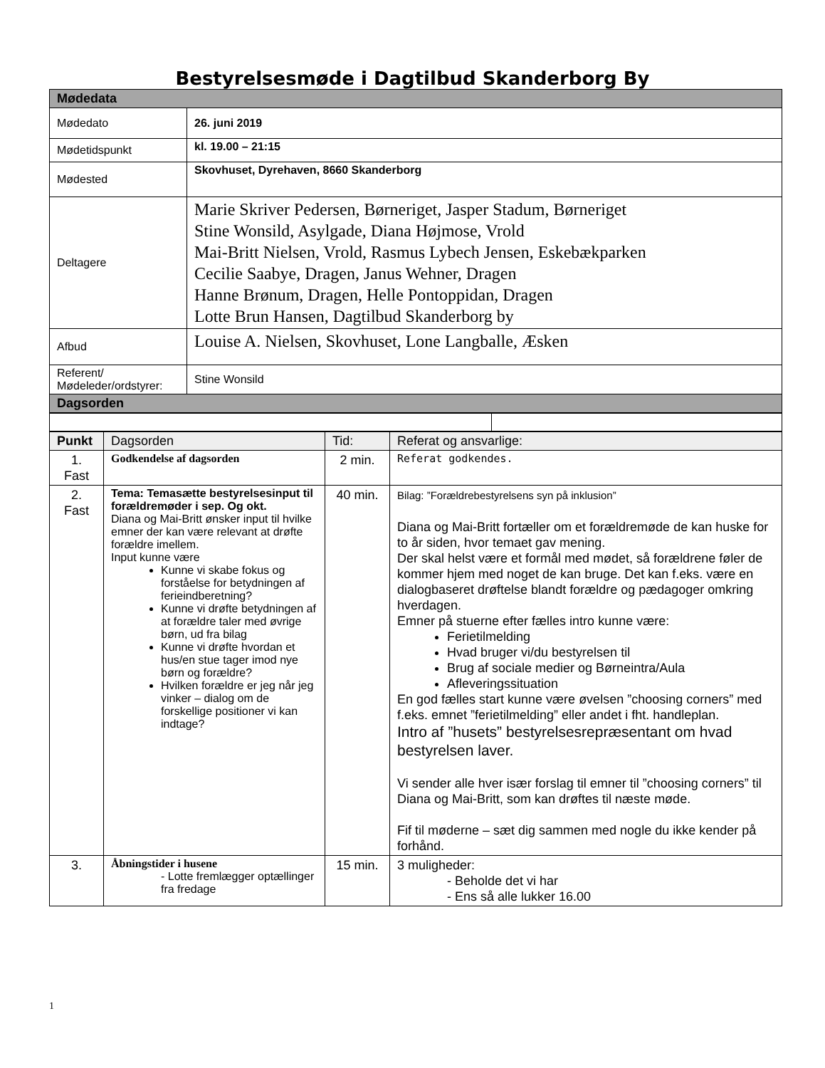Bestyrelsesmøde i Dagtilbud Skanderborg By
| Mødedata | |
| Mødedato | 26. juni 2019 |
| Mødetidspunkt | kl. 19.00 – 21:15 |
| Mødested | Skovhuset, Dyrehaven, 8660 Skanderborg |
| Deltagere | Marie Skriver Pedersen, Børneriget, Jasper Stadum, Børneriget Stine Wonsild, Asylgade, Diana Højmose, Vrold Mai-Britt Nielsen, Vrold, Rasmus Lybech Jensen, Eskebækparken Cecilie Saabye, Dragen, Janus Wehner, Dragen Hanne Brønum, Dragen, Helle Pontoppidan, Dragen Lotte Brun Hansen, Dagtilbud Skanderborg by |
| Afbud | Louise A. Nielsen, Skovhuset, Lone Langballe, Æsken |
| Referent/ Mødeleder/ordstyrer: | Stine Wonsild |
| Dagsorden | |
| Punkt | Dagsorden | Tid: | Referat og ansvarlige: |
| 1. Fast | Godkendelse af dagsorden | 2 min. | Referat godkendes. |
| 2. Fast | Tema: Temasætte bestyrelsesinput til forældremøder i sep. Og okt. Diana og Mai-Britt ønsker input til hvilke emner der kan være relevant at drøfte forældre imellem. Input kunne være Kunne vi skabe fokus og forståelse for betydningen af ferieindberetning? Kunne vi drøfte betydningen af at forældre taler med øvrige børn, ud fra bilag Kunne vi drøfte hvordan et hus/en stue tager imod nye børn og forældre? Hvilken forældre er jeg når jeg vinker – dialog om de forskellige positioner vi kan indtage? | 40 min. | Bilag: ”Forældrebestyrelsens syn på inklusion” Diana og Mai-Britt fortæller om et forældremøde de kan huske for to år siden, hvor temaet gav mening. Der skal helst være et formål med mødet, så forældrene føler de kommer hjem med noget de kan bruge. Det kan f.eks. være en dialogbaseret drøftelse blandt forældre og pædagoger omkring hverdagen. Emner på stuerne efter fælles intro kunne være: Ferietilmelding Hvad bruger vi/du bestyrelsen til Brug af sociale medier og Børneintra/Aula Afleveringssituation En god fælles start kunne være øvelsen ”choosing corners” med f.eks. emnet ”ferietilmelding” eller andet i fht. handleplan. Intro af ”husets” bestyrelsesrepræsentant om hvad bestyrelsen laver. Vi sender alle hver især forslag til emner til ”choosing corners” til Diana og Mai-Britt, som kan drøftes til næste møde. Fif til møderne – sæt dig sammen med nogle du ikke kender på forhånd. |
| 3. | Åbningstider i husene - Lotte fremlægger optællinger fra fredage | 15 min. | 3 muligheder: - Beholde det vi har - Ens så alle lukker 16.00 |
1